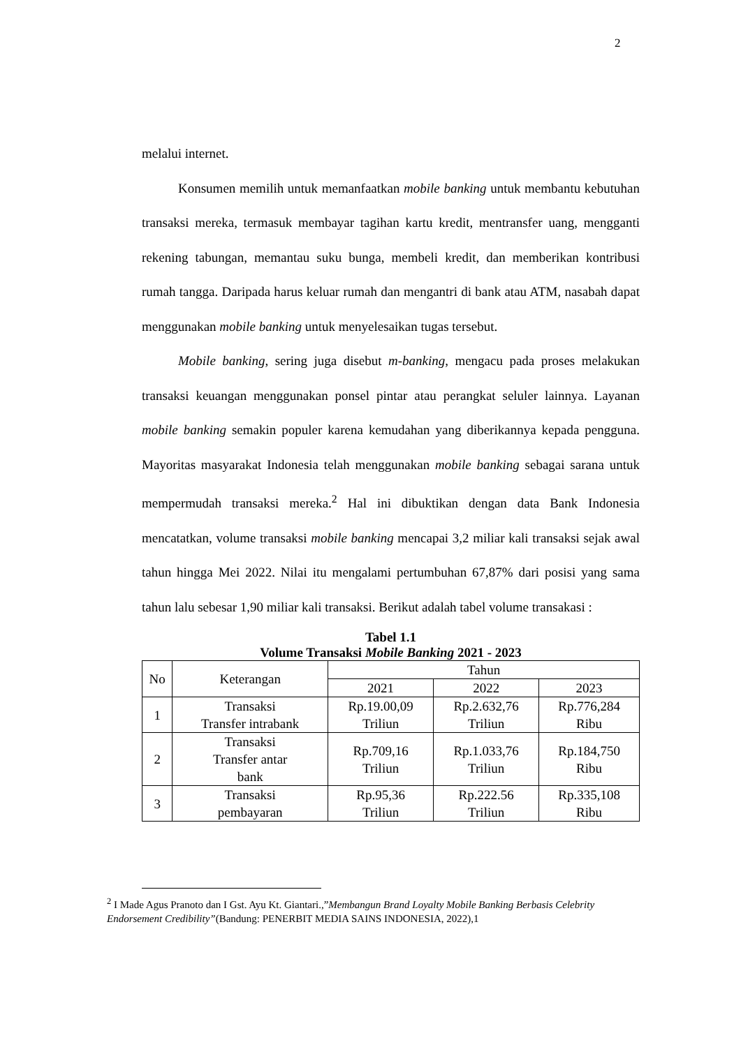2
melalui internet.
Konsumen memilih untuk memanfaatkan mobile banking untuk membantu kebutuhan transaksi mereka, termasuk membayar tagihan kartu kredit, mentransfer uang, mengganti rekening tabungan, memantau suku bunga, membeli kredit, dan memberikan kontribusi rumah tangga. Daripada harus keluar rumah dan mengantri di bank atau ATM, nasabah dapat menggunakan mobile banking untuk menyelesaikan tugas tersebut.
Mobile banking, sering juga disebut m-banking, mengacu pada proses melakukan transaksi keuangan menggunakan ponsel pintar atau perangkat seluler lainnya. Layanan mobile banking semakin populer karena kemudahan yang diberikannya kepada pengguna. Mayoritas masyarakat Indonesia telah menggunakan mobile banking sebagai sarana untuk mempermudah transaksi mereka.<sup>2</sup> Hal ini dibuktikan dengan data Bank Indonesia mencatatkan, volume transaksi mobile banking mencapai 3,2 miliar kali transaksi sejak awal tahun hingga Mei 2022. Nilai itu mengalami pertumbuhan 67,87% dari posisi yang sama tahun lalu sebesar 1,90 miliar kali transaksi. Berikut adalah tabel volume transakasi :
Tabel 1.1
Volume Transaksi Mobile Banking 2021 - 2023
| No | Keterangan | Tahun | | |
| --- | --- | --- | --- | --- |
| | | 2021 | 2022 | 2023 |
| 1 | Transaksi Transfer intrabank | Rp.19.00,09 Triliun | Rp.2.632,76 Triliun | Rp.776,284 Ribu |
| 2 | Transaksi Transfer antar bank | Rp.709,16 Triliun | Rp.1.033,76 Triliun | Rp.184,750 Ribu |
| 3 | Transaksi pembayaran | Rp.95,36 Triliun | Rp.222.56 Triliun | Rp.335,108 Ribu |
<sup>2</sup> I Made Agus Pranoto dan I Gst. Ayu Kt. Giantari.,”Membangun Brand Loyalty Mobile Banking Berbasis Celebrity Endorsement Credibility”(Bandung: PENERBIT MEDIA SAINS INDONESIA, 2022),1